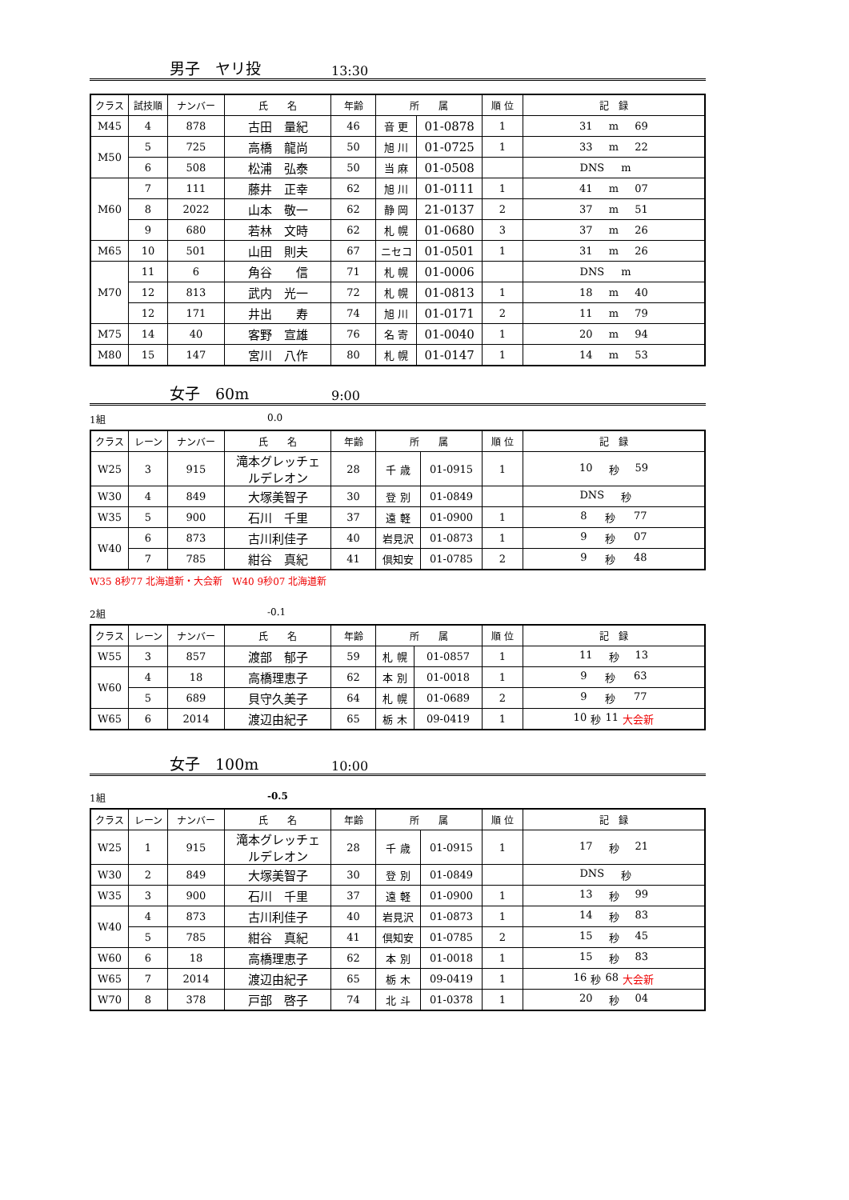男子　ヤリ投 13:30
| クラス | 試技順 | ナンバー | 氏 名 | 年齢 | 所 属 | | 順 位 | 記 録 |
| --- | --- | --- | --- | --- | --- | --- | --- | --- |
| M45 | 4 | 878 | 古田 量紀 | 46 | 音 更 | 01-0878 | 1 | 31 m 69 |
| M50 | 5 | 725 | 高橋 龍尚 | 50 | 旭 川 | 01-0725 | 1 | 33 m 22 |
| | 6 | 508 | 松浦 弘泰 | 50 | 当 麻 | 01-0508 | | DNS m |
| M60 | 7 | 111 | 藤井 正幸 | 62 | 旭 川 | 01-0111 | 1 | 41 m 07 |
| | 8 | 2022 | 山本 敬一 | 62 | 静 岡 | 21-0137 | 2 | 37 m 51 |
| | 9 | 680 | 若林 文時 | 62 | 札 幌 | 01-0680 | 3 | 37 m 26 |
| M65 | 10 | 501 | 山田 則夫 | 67 | ニセコ | 01-0501 | 1 | 31 m 26 |
| M70 | 11 | 6 | 角谷 信 | 71 | 札 幌 | 01-0006 | | DNS m |
| | 12 | 813 | 武内 光一 | 72 | 札 幌 | 01-0813 | 1 | 18 m 40 |
| | 12 | 171 | 井出 寿 | 74 | 旭 川 | 01-0171 | 2 | 11 m 79 |
| M75 | 14 | 40 | 客野 宣雄 | 76 | 名 寄 | 01-0040 | 1 | 20 m 94 |
| M80 | 15 | 147 | 宮川 八作 | 80 | 札 幌 | 01-0147 | 1 | 14 m 53 |
女子　60m 9:00
1組 0.0
| クラス | レーン | ナンバー | 氏 名 | 年齢 | 所 属 | | 順 位 | 記 録 |
| --- | --- | --- | --- | --- | --- | --- | --- | --- |
| W25 | 3 | 915 | 滝本グレッチェ ルデレオン | 28 | 千 歳 | 01-0915 | 1 | 10 秒 59 |
| W30 | 4 | 849 | 大塚美智子 | 30 | 登 別 | 01-0849 | | DNS 秒 |
| W35 | 5 | 900 | 石川 千里 | 37 | 遠 軽 | 01-0900 | 1 | 8 秒 77 |
| W40 | 6 | 873 | 古川利佳子 | 40 | 岩見沢 | 01-0873 | 1 | 9 秒 07 |
| | 7 | 785 | 紺谷 真紀 | 41 | 倶知安 | 01-0785 | 2 | 9 秒 48 |
W35 8秒77 北海道新・大会新　W40 9秒07 北海道新
2組 -0.1
| クラス | レーン | ナンバー | 氏 名 | 年齢 | 所 属 | | 順 位 | 記 録 |
| --- | --- | --- | --- | --- | --- | --- | --- | --- |
| W55 | 3 | 857 | 渡部 郁子 | 59 | 札 幌 | 01-0857 | 1 | 11 秒 13 |
| W60 | 4 | 18 | 高橋理恵子 | 62 | 本 別 | 01-0018 | 1 | 9 秒 63 |
| | 5 | 689 | 貝守久美子 | 64 | 札 幌 | 01-0689 | 2 | 9 秒 77 |
| W65 | 6 | 2014 | 渡辺由紀子 | 65 | 栃 木 | 09-0419 | 1 | 10 秒 11 大会新 |
女子　100m 10:00
1組 -0.5
| クラス | レーン | ナンバー | 氏 名 | 年齢 | 所 属 | | 順 位 | 記 録 |
| --- | --- | --- | --- | --- | --- | --- | --- | --- |
| W25 | 1 | 915 | 滝本グレッチェ ルデレオン | 28 | 千 歳 | 01-0915 | 1 | 17 秒 21 |
| W30 | 2 | 849 | 大塚美智子 | 30 | 登 別 | 01-0849 | | DNS 秒 |
| W35 | 3 | 900 | 石川 千里 | 37 | 遠 軽 | 01-0900 | 1 | 13 秒 99 |
| W40 | 4 | 873 | 古川利佳子 | 40 | 岩見沢 | 01-0873 | 1 | 14 秒 83 |
| | 5 | 785 | 紺谷 真紀 | 41 | 倶知安 | 01-0785 | 2 | 15 秒 45 |
| W60 | 6 | 18 | 高橋理恵子 | 62 | 本 別 | 01-0018 | 1 | 15 秒 83 |
| W65 | 7 | 2014 | 渡辺由紀子 | 65 | 栃 木 | 09-0419 | 1 | 16 秒 68 大会新 |
| W70 | 8 | 378 | 戸部 啓子 | 74 | 北 斗 | 01-0378 | 1 | 20 秒 04 |